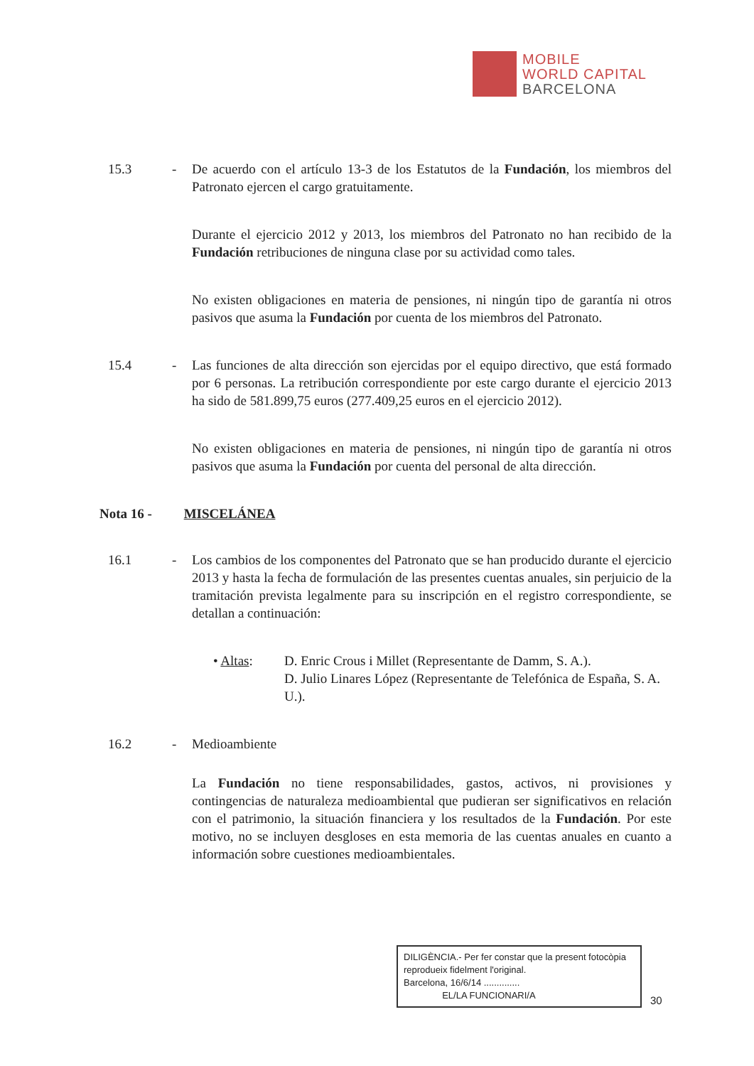MOBILE
WORLD CAPITAL
BARCELONA
15.3 - De acuerdo con el artículo 13-3 de los Estatutos de la Fundación, los miembros del Patronato ejercen el cargo gratuitamente.
Durante el ejercicio 2012 y 2013, los miembros del Patronato no han recibido de la Fundación retribuciones de ninguna clase por su actividad como tales.
No existen obligaciones en materia de pensiones, ni ningún tipo de garantía ni otros pasivos que asuma la Fundación por cuenta de los miembros del Patronato.
15.4 - Las funciones de alta dirección son ejercidas por el equipo directivo, que está formado por 6 personas. La retribución correspondiente por este cargo durante el ejercicio 2013 ha sido de 581.899,75 euros (277.409,25 euros en el ejercicio 2012).
No existen obligaciones en materia de pensiones, ni ningún tipo de garantía ni otros pasivos que asuma la Fundación por cuenta del personal de alta dirección.
Nota 16 - MISCELÁNEA
16.1 - Los cambios de los componentes del Patronato que se han producido durante el ejercicio 2013 y hasta la fecha de formulación de las presentes cuentas anuales, sin perjuicio de la tramitación prevista legalmente para su inscripción en el registro correspondiente, se detallan a continuación:
• Altas: D. Enric Crous i Millet (Representante de Damm, S. A.).
D. Julio Linares López (Representante de Telefónica de España, S. A. U.).
16.2 - Medioambiente
La Fundación no tiene responsabilidades, gastos, activos, ni provisiones y contingencias de naturaleza medioambiental que pudieran ser significativos en relación con el patrimonio, la situación financiera y los resultados de la Fundación. Por este motivo, no se incluyen desgloses en esta memoria de las cuentas anuales en cuanto a información sobre cuestiones medioambientales.
DILIGÈNCIA.- Per fer constar que la present fotocòpia reprodueix fidelment l'original.
Barcelona, 16/6/14 ..............
EL/LA FUNCIONARI/A
30